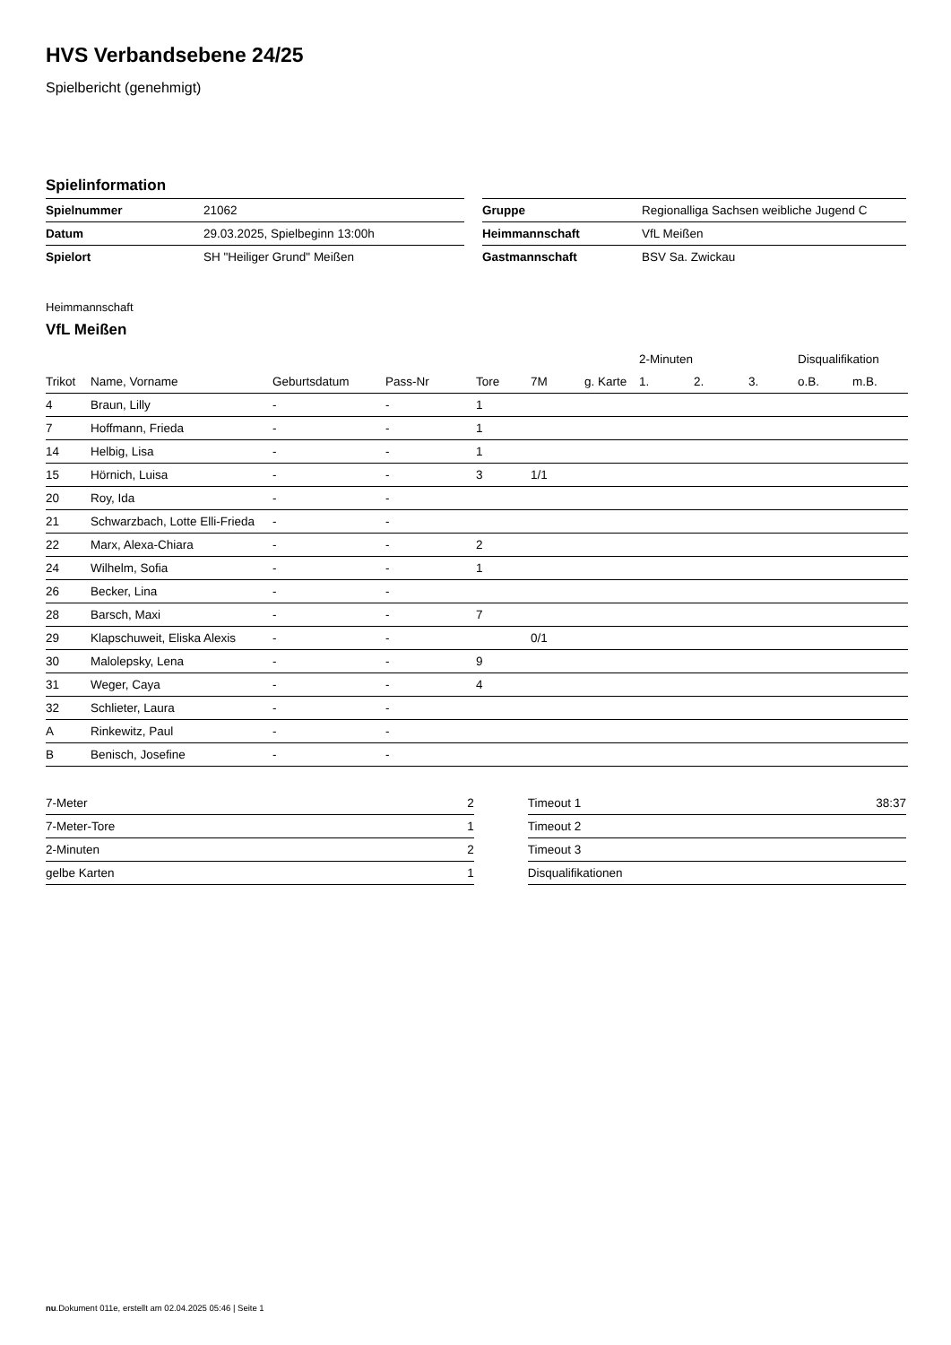HVS Verbandsebene 24/25
Spielbericht (genehmigt)
Spielinformation
| Spielnummer | 21062 |
| Datum | 29.03.2025, Spielbeginn 13:00h |
| Spielort | SH "Heiliger Grund" Meißen |
| Gruppe | Regionalliga Sachsen weibliche Jugend C |
| Heimmannschaft | VfL Meißen |
| Gastmannschaft | BSV Sa. Zwickau |
Heimmannschaft
VfL Meißen
| | | | | | | | 2-Minuten | | | Disqualifikation | |
| --- | --- | --- | --- | --- | --- | --- | --- | --- | --- | --- | --- |
| Trikot | Name, Vorname | Geburtsdatum | Pass-Nr | Tore | 7M | g. Karte | 1. | 2. | 3. | o.B. | m.B. |
| 4 | Braun, Lilly | - | - | 1 | | | | | | | |
| 7 | Hoffmann, Frieda | - | - | 1 | | | | | | | |
| 14 | Helbig, Lisa | - | - | 1 | | | | | | | |
| 15 | Hörnich, Luisa | - | - | 3 | 1/1 | | | | | | |
| 20 | Roy, Ida | - | - | | | | | | | | |
| 21 | Schwarzbach, Lotte Elli-Frieda | - | - | | | | | | | | |
| 22 | Marx, Alexa-Chiara | - | - | 2 | | | | | | | |
| 24 | Wilhelm, Sofia | - | - | 1 | | | | | | | |
| 26 | Becker, Lina | - | - | | | | | | | | |
| 28 | Barsch, Maxi | - | - | 7 | | | | | | | |
| 29 | Klapschuweit, Eliska Alexis | - | - | | 0/1 | | | | | | |
| 30 | Malolepsky, Lena | - | - | 9 | | | | | | | |
| 31 | Weger, Caya | - | - | 4 | | | | | | | |
| 32 | Schlieter, Laura | - | - | | | | | | | | |
| A | Rinkewitz, Paul | - | - | | | | | | | | |
| B | Benisch, Josefine | - | - | | | | | | | | |
| 7-Meter | 2 |
| 7-Meter-Tore | 1 |
| 2-Minuten | 2 |
| gelbe Karten | 1 |
| Timeout 1 | 38:37 |
| Timeout 2 | |
| Timeout 3 | |
| Disqualifikationen | |
nu.Dokument 011e, erstellt am 02.04.2025 05:46 | Seite 1